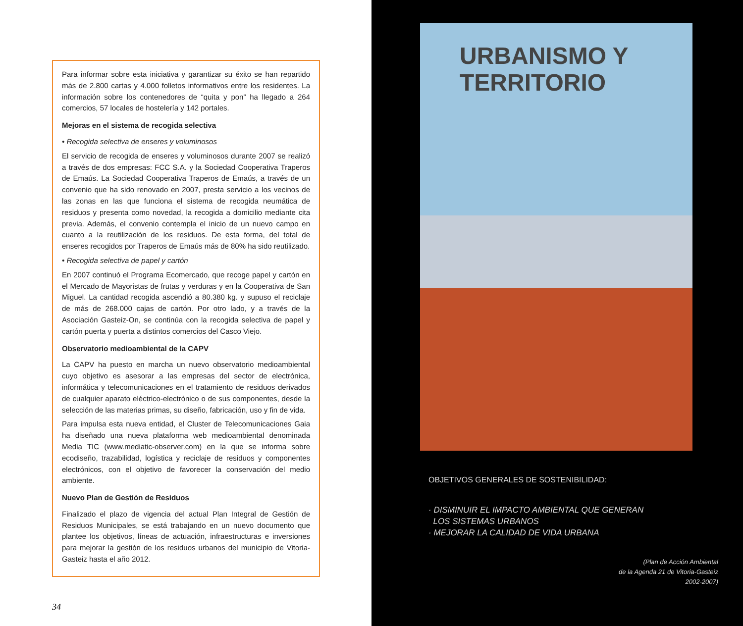Para informar sobre esta iniciativa y garantizar su éxito se han repartido más de 2.800 cartas y 4.000 folletos informativos entre los residentes. La información sobre los contenedores de “quita y pon” ha llegado a 264 comercios, 57 locales de hostelería y 142 portales.
Mejoras en el sistema de recogida selectiva
• Recogida selectiva de enseres y voluminosos
El servicio de recogida de enseres y voluminosos durante 2007 se realizó a través de dos empresas: FCC S.A. y la Sociedad Cooperativa Traperos de Emaús. La Sociedad Cooperativa Traperos de Emaús, a través de un convenio que ha sido renovado en 2007, presta servicio a los vecinos de las zonas en las que funciona el sistema de recogida neumática de residuos y presenta como novedad, la recogida a domicilio mediante cita previa. Además, el convenio contempla el inicio de un nuevo campo en cuanto a la reutilización de los residuos. De esta forma, del total de enseres recogidos por Traperos de Emaús más de 80% ha sido reutilizado.
• Recogida selectiva de papel y cartón
En 2007 continuó el Programa Ecomercado, que recoge papel y cartón en el Mercado de Mayoristas de frutas y verduras y en la Cooperativa de San Miguel. La cantidad recogida ascendió a 80.380 kg. y supuso el reciclaje de más de 268.000 cajas de cartón. Por otro lado, y a través de la Asociación Gasteiz-On, se continúa con la recogida selectiva de papel y cartón puerta y puerta a distintos comercios del Casco Viejo.
Observatorio medioambiental de la CAPV
La CAPV ha puesto en marcha un nuevo observatorio medioambiental cuyo objetivo es asesorar a las empresas del sector de electrónica, informática y telecomunicaciones en el tratamiento de residuos derivados de cualquier aparato eléctrico-electrónico o de sus componentes, desde la selección de las materias primas, su diseño, fabricación, uso y fin de vida.
Para impulsa esta nueva entidad, el Cluster de Telecomunicaciones Gaia ha diseñado una nueva plataforma web medioambiental denominada Media TIC (www.mediatic-observer.com) en la que se informa sobre ecodiseño, trazabilidad, logística y reciclaje de residuos y componentes electrónicos, con el objetivo de favorecer la conservación del medio ambiente.
Nuevo Plan de Gestión de Residuos
Finalizado el plazo de vigencia del actual Plan Integral de Gestión de Residuos Municipales, se está trabajando en un nuevo documento que plantee los objetivos, líneas de actuación, infraestructuras e inversiones para mejorar la gestión de los residuos urbanos del municipio de Vitoria-Gasteiz hasta el año 2012.
34
URBANISMO Y
TERRITORIO
OBJETIVOS GENERALES DE SOSTENIBILIDAD:
· DISMINUIR EL IMPACTO AMBIENTAL QUE GENERAN
LOS SISTEMAS URBANOS
· MEJORAR LA CALIDAD DE VIDA URBANA
(Plan de Acción Ambiental
de la Agenda 21 de Vitoria-Gasteiz
2002-2007)